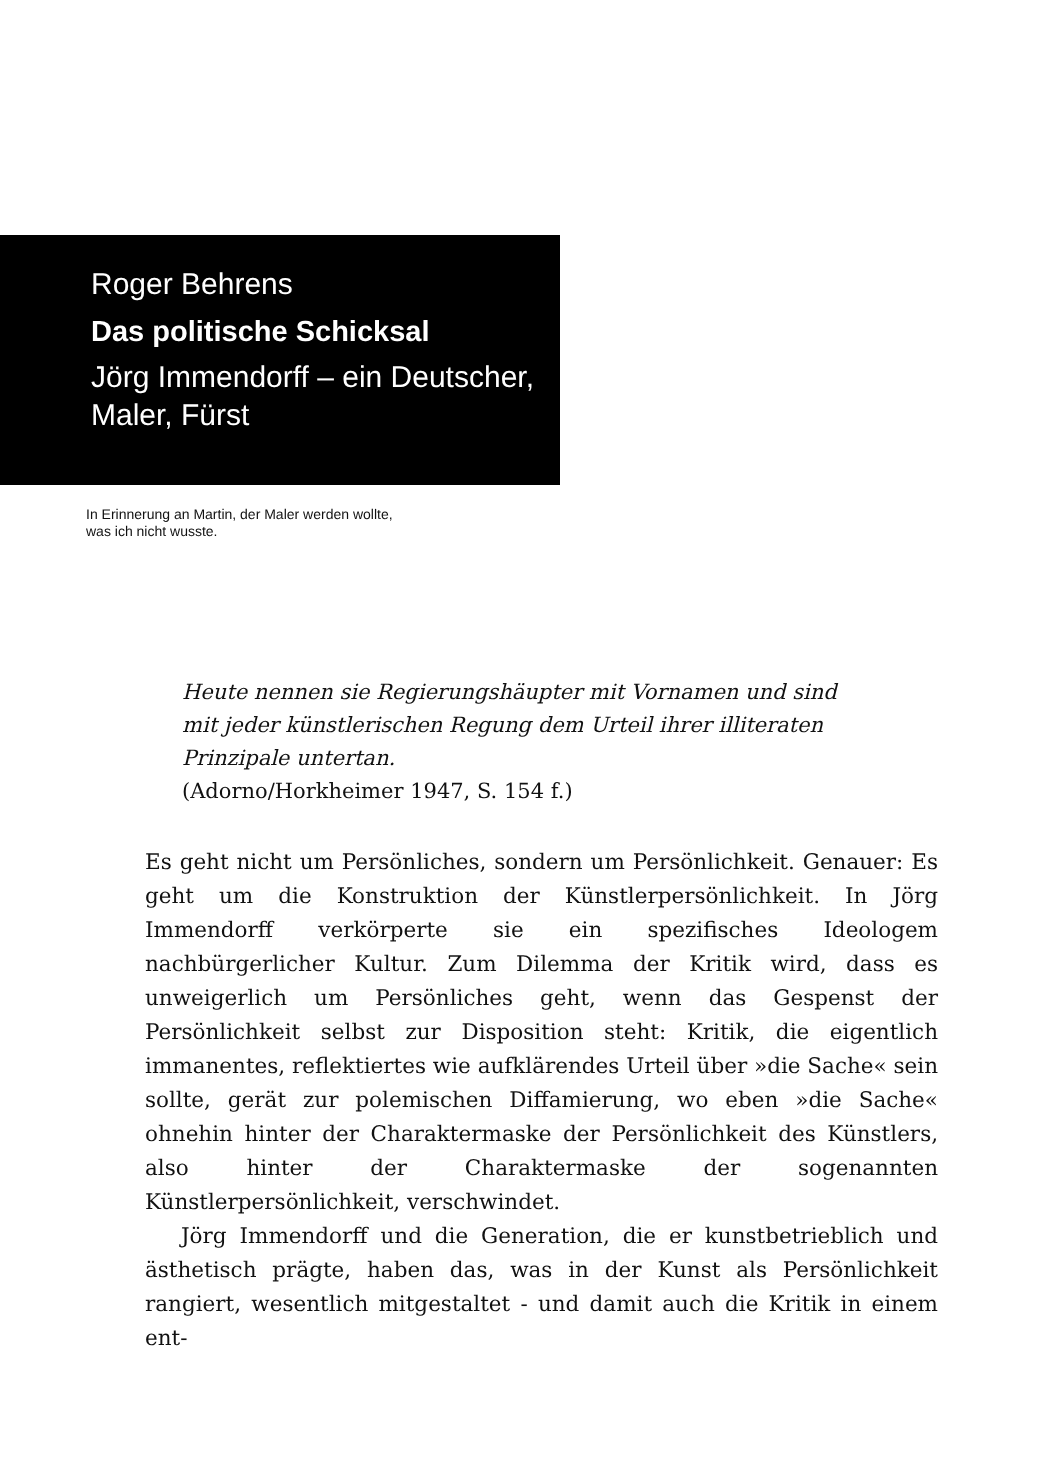Roger Behrens
Das politische Schicksal
Jörg Immendorff – ein Deutscher,
Maler, Fürst
In Erinnerung an Martin, der Maler werden wollte,
was ich nicht wusste.
Heute nennen sie Regierungshäupter mit Vornamen und sind
mit jeder künstlerischen Regung dem Urteil ihrer illiteraten
Prinzipale untertan.
(Adorno/Horkheimer 1947, S. 154 f.)
Es geht nicht um Persönliches, sondern um Persönlichkeit. Genauer: Es geht um die Konstruktion der Künstlerpersönlichkeit. In Jörg Immendorff verkörperte sie ein spezifisches Ideologem nachbürgerlicher Kultur. Zum Dilemma der Kritik wird, dass es unweigerlich um Persönliches geht, wenn das Gespenst der Persönlichkeit selbst zur Disposition steht: Kritik, die eigentlich immanentes, reflektiertes wie aufklärendes Urteil über »die Sache« sein sollte, gerät zur polemischen Diffamierung, wo eben »die Sache« ohnehin hinter der Charaktermaske der Persönlichkeit des Künstlers, also hinter der Charaktermaske der sogenannten Künstlerpersönlichkeit, verschwindet.
Jörg Immendorff und die Generation, die er kunstbetrieblich und ästhetisch prägte, haben das, was in der Kunst als Persönlichkeit rangiert, wesentlich mitgestaltet - und damit auch die Kritik in einem ent-